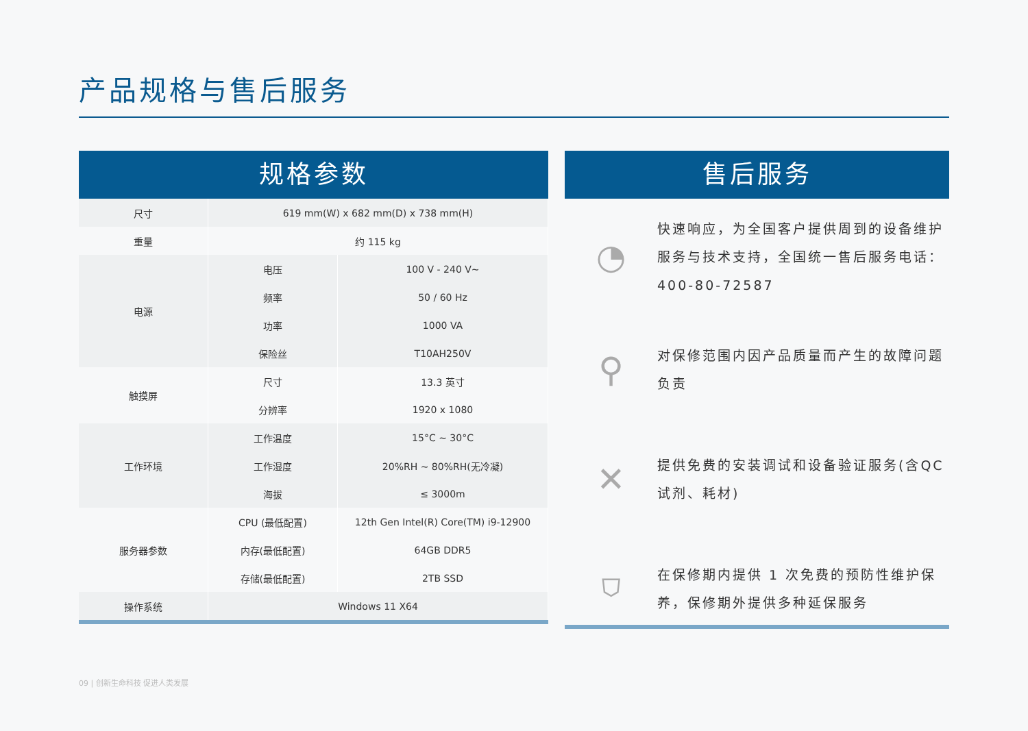产品规格与售后服务
规格参数
| 尺寸 | 619 mm(W) x 682 mm(D) x 738 mm(H) | |
| 重量 | 约 115 kg | |
| 电源 | 电压 | 100 V - 240 V~ |
| | 频率 | 50 / 60 Hz |
| | 功率 | 1000 VA |
| | 保险丝 | T10AH250V |
| 触摸屏 | 尺寸 | 13.3 英寸 |
| | 分辨率 | 1920 x 1080 |
| 工作环境 | 工作温度 | 15°C ~ 30°C |
| | 工作湿度 | 20%RH ~ 80%RH(无冷凝) |
| | 海拔 | ≤ 3000m |
| 服务器参数 | CPU (最低配置) | 12th Gen Intel(R) Core(TM) i9-12900 |
| | 内存(最低配置) | 64GB DDR5 |
| | 存储(最低配置) | 2TB SSD |
| 操作系统 | Windows 11 X64 | |
售后服务
◔
快速响应，为全国客户提供周到的设备维护服务与技术支持，全国统一售后服务电话：400-80-72587
⚲
对保修范围内因产品质量而产生的故障问题负责
✕
提供免费的安装调试和设备验证服务(含QC 试剂、耗材)
⛉
在保修期内提供 1 次免费的预防性维护保养，保修期外提供多种延保服务
09 | 创新生命科技 促进人类发展